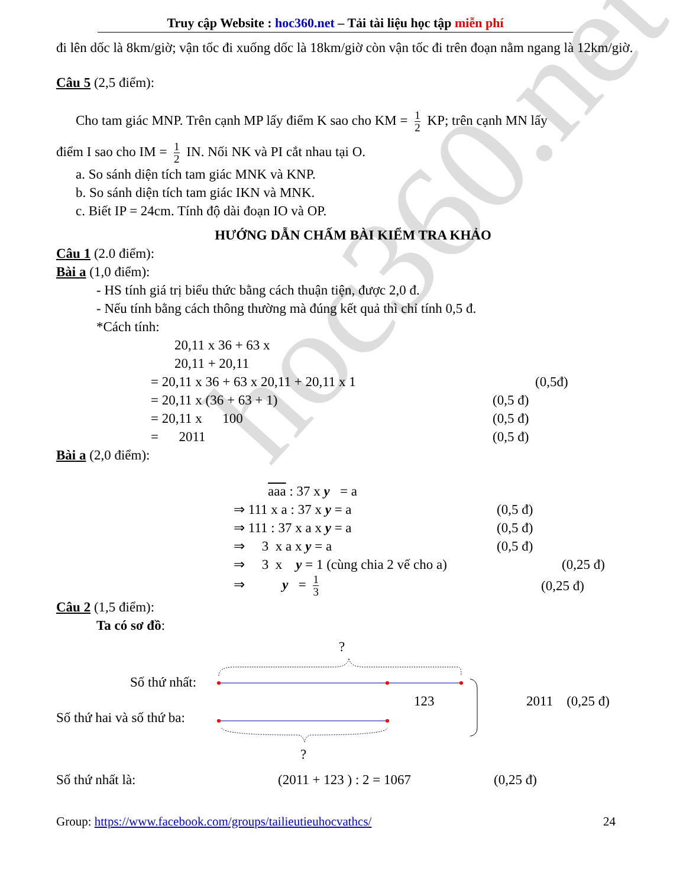hoc360.net
Truy cập Website : hoc360.net – Tải tài liệu học tập miễn phí
đi lên dốc là 8km/giờ; vận tốc đi xuống dốc là 18km/giờ còn vận tốc đi trên đoạn nằm ngang là 12km/giờ.
Câu 5 (2,5 điểm):
Cho tam giác MNP. Trên cạnh MP lấy điểm K sao cho KM = 1 2 KP; trên cạnh MN lấy
điểm I sao cho IM = 1 2 IN. Nối NK và PI cắt nhau tại O.
a. So sánh diện tích tam giác MNK và KNP.
b. So sánh diện tích tam giác IKN và MNK.
c. Biết IP = 24cm. Tính độ dài đoạn IO và OP.
HƯỚNG DẪN CHẤM BÀI KIỂM TRA KHẢO
Câu 1 (2.0 điểm):
Bài a (1,0 điểm):
- HS tính giá trị biểu thức bằng cách thuận tiện, được 2,0 đ.
- Nếu tính bằng cách thông thường mà đúng kết quả thì chỉ tính 0,5 đ.
*Cách tính:
20,11 x 36 + 63 x 20,11 + 20,11
= 20,11 x 36 + 63 x 20,11 + 20,11 x 1 (0,5đ)
= 20,11 x (36 + 63 + 1) (0,5 đ)
= 20,11 x 100 (0,5 đ)
= 2011 (0,5 đ)
Bài a (2,0 điểm):
aaa : 37 x y = a
⇒ 111 x a : 37 x y = a (0,5 đ)
⇒ 111 : 37 x a x y = a (0,5 đ)
⇒ 3 x a x y = a (0,5 đ)
⇒ 3 x y = 1 (cùng chia 2 vế cho a) (0,25 đ)
⇒ y = 1 3 (0,25 đ)
Câu 2 (1,5 điểm):
Ta có sơ đồ:
?
Số thứ nhất:
Số thứ hai và số thứ ba:
123 2011 (0,25 đ)
?
Số thứ nhất là: (2011 + 123 ) : 2 = 1067 (0,25 đ)
Group: https://www.facebook.com/groups/tailieutieuhocvathcs/ 24